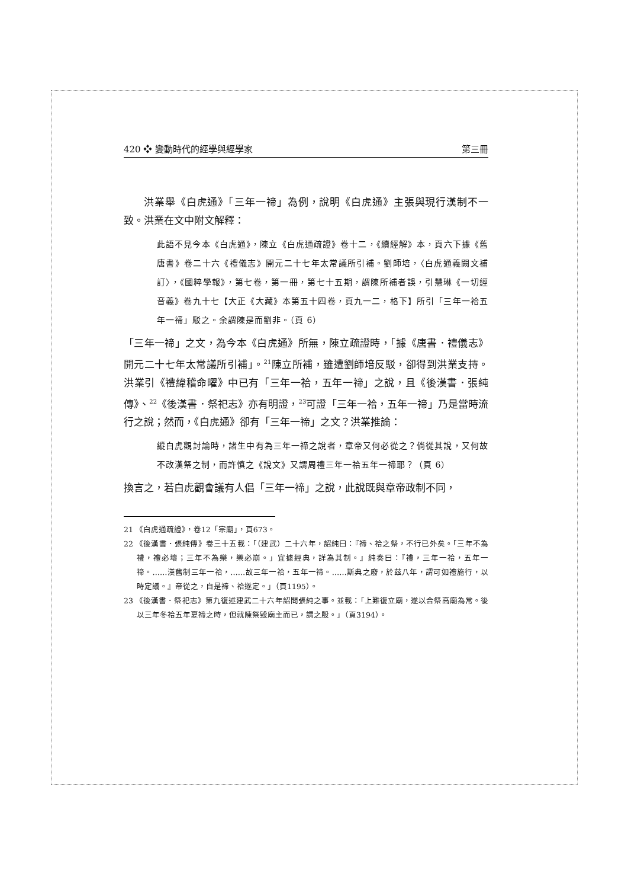420 ❖ 變動時代的經學與經學家 第三冊
洪業舉《白虎通》「三年一禘」為例，說明《白虎通》主張與現行漢制不一致。洪業在文中附文解釋：
此語不見今本《白虎通》，陳立《白虎通疏證》卷十二，《續經解》本，頁六下據《舊唐書》卷二十六《禮儀志》開元二十七年太常議所引補。劉師培，〈白虎通義闕文補訂〉，《國粹學報》，第七卷，第一冊，第七十五期，謂陳所補者誤，引慧琳《一切經音義》卷九十七【大正《大藏》本第五十四卷，頁九一二，格下】所引「三年一祫五年一禘」駁之。余謂陳是而劉非。（頁 6）
「三年一禘」之文，為今本《白虎通》所無，陳立疏證時，「據《唐書．禮儀志》開元二十七年太常議所引補」。<sup>21</sup>陳立所補，雖遭劉師培反駁，卻得到洪業支持。洪業引《禮緯稽命曜》中已有「三年一祫，五年一禘」之說，且《後漢書．張純傳》、<sup>22</sup>《後漢書．祭祀志》亦有明證，<sup>23</sup>可證「三年一祫，五年一禘」乃是當時流行之說；然而，《白虎通》卻有「三年一禘」之文？洪業推論：
縱白虎觀討論時，諸生中有為三年一禘之說者，章帝又何必從之？倘從其說，又何故不改漢祭之制，而許慎之《說文》又謂周禮三年一祫五年一禘耶？（頁 6）
換言之，若白虎觀會議有人倡「三年一禘」之說，此說既與章帝政制不同，
21 《白虎通疏證》，卷12「宗廟」，頁673。
22 《後漢書．張純傳》卷三十五載：「（建武）二十六年，詔純曰：『禘、祫之祭，不行已外矣。「三年不為禮，禮必壞；三年不為樂，樂必崩。」宜據經典，詳為其制。』純奏曰：『禮，三年一祫，五年一禘。……漢舊制三年一祫，……故三年一祫，五年一禘。……斯典之廢，於茲八年，謂可如禮施行，以時定議。』帝從之，自是禘、祫遂定。」（頁1195）。
23 《後漢書．祭祀志》第九復述建武二十六年詔問張純之事。並載：「上難復立廟，遂以合祭高廟為常。後以三年冬祫五年夏禘之時，但就陳祭毀廟主而已，謂之殷。」（頁3194）。